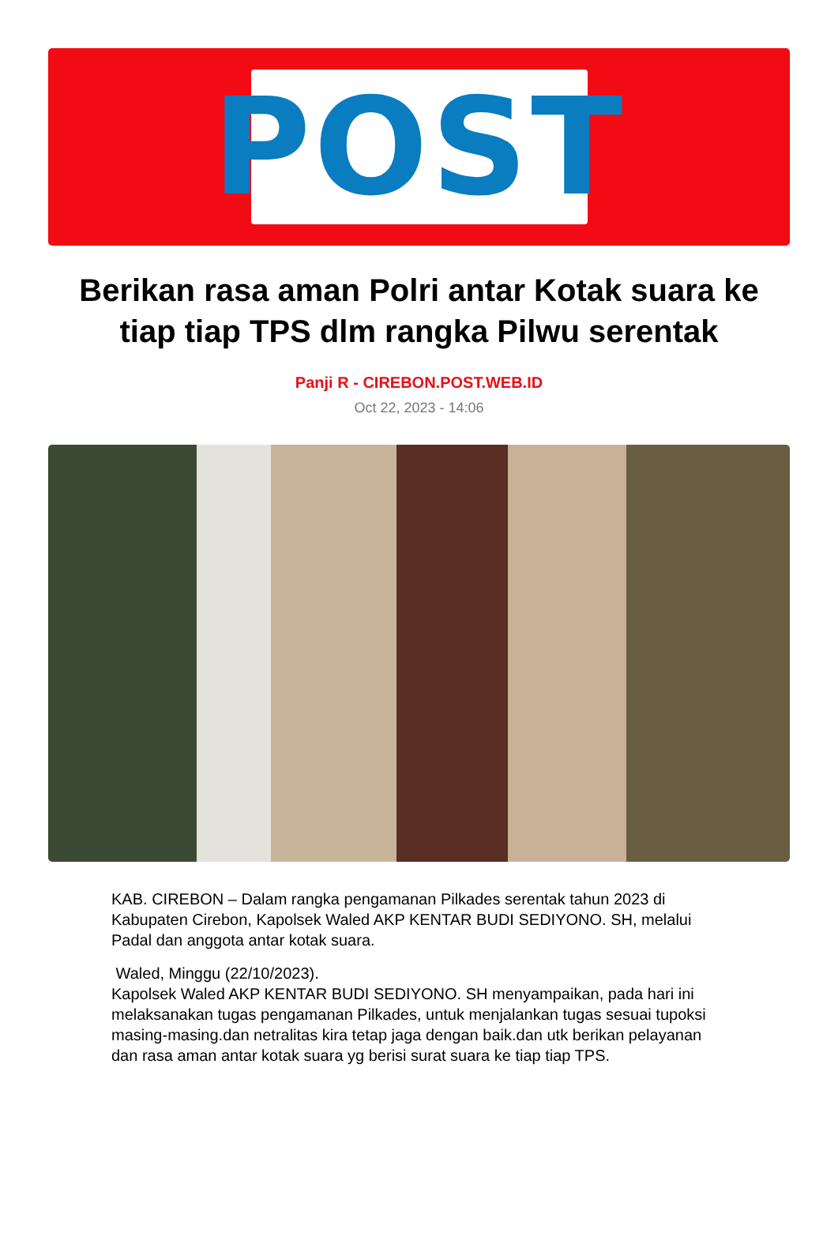POST
Berikan rasa aman Polri antar Kotak suara ke tiap tiap TPS dlm rangka Pilwu serentak
Panji R - CIREBON.POST.WEB.ID
Oct 22, 2023 - 14:06
KAB. CIREBON – Dalam rangka pengamanan Pilkades serentak tahun 2023 di Kabupaten Cirebon, Kapolsek Waled AKP KENTAR BUDI SEDIYONO. SH, melalui Padal dan anggota antar kotak suara.
Waled, Minggu (22/10/2023).
Kapolsek Waled AKP KENTAR BUDI SEDIYONO. SH menyampaikan, pada hari ini melaksanakan tugas pengamanan Pilkades, untuk menjalankan tugas sesuai tupoksi masing-masing.dan netralitas kira tetap jaga dengan baik.dan utk berikan pelayanan dan rasa aman antar kotak suara yg berisi surat suara ke tiap tiap TPS.